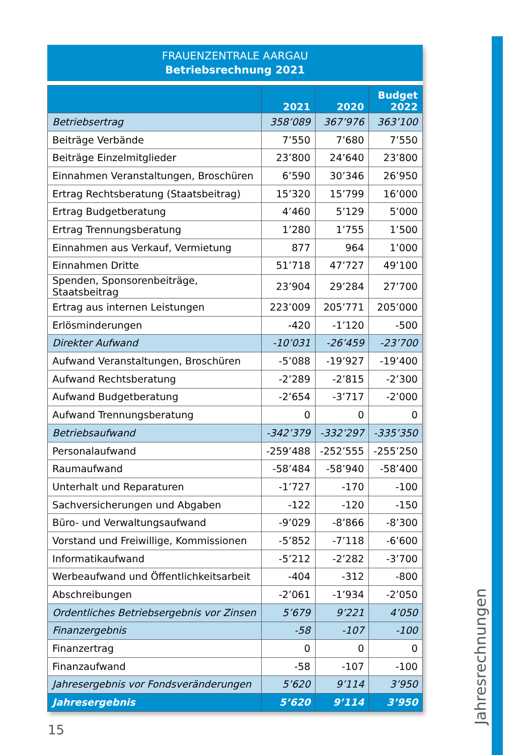FRAUENZENTRALE AARGAU
Betriebsrechnung 2021
| | 2021 | 2020 | Budget 2022 |
| --- | --- | --- | --- |
| Betriebsertrag | 358’089 | 367’976 | 363’100 |
| Beiträge Verbände | 7’550 | 7’680 | 7’550 |
| Beiträge Einzelmitglieder | 23’800 | 24’640 | 23’800 |
| Einnahmen Veranstaltungen, Broschüren | 6’590 | 30’346 | 26’950 |
| Ertrag Rechtsberatung (Staatsbeitrag) | 15’320 | 15’799 | 16’000 |
| Ertrag Budgetberatung | 4’460 | 5’129 | 5’000 |
| Ertrag Trennungsberatung | 1’280 | 1’755 | 1’500 |
| Einnahmen aus Verkauf, Vermietung | 877 | 964 | 1’000 |
| Einnahmen Dritte | 51’718 | 47’727 | 49’100 |
| Spenden, Sponsorenbeiträge, Staatsbeitrag | 23’904 | 29’284 | 27’700 |
| Ertrag aus internen Leistungen | 223’009 | 205’771 | 205’000 |
| Erlösminderungen | -420 | -1’120 | -500 |
| Direkter Aufwand | -10’031 | -26’459 | -23’700 |
| Aufwand Veranstaltungen, Broschüren | -5’088 | -19’927 | -19’400 |
| Aufwand Rechtsberatung | -2’289 | -2’815 | -2’300 |
| Aufwand Budgetberatung | -2’654 | -3’717 | -2’000 |
| Aufwand Trennungsberatung | 0 | 0 | 0 |
| Betriebsaufwand | -342’379 | -332’297 | -335’350 |
| Personalaufwand | -259’488 | -252’555 | -255’250 |
| Raumaufwand | -58’484 | -58’940 | -58’400 |
| Unterhalt und Reparaturen | -1’727 | -170 | -100 |
| Sachversicherungen und Abgaben | -122 | -120 | -150 |
| Büro- und Verwaltungsaufwand | -9’029 | -8’866 | -8’300 |
| Vorstand und Freiwillige, Kommissionen | -5’852 | -7’118 | -6’600 |
| Informatikaufwand | -5’212 | -2’282 | -3’700 |
| Werbeaufwand und Öffentlichkeitsarbeit | -404 | -312 | -800 |
| Abschreibungen | -2’061 | -1’934 | -2’050 |
| Ordentliches Betriebsergebnis vor Zinsen | 5’679 | 9’221 | 4’050 |
| Finanzergebnis | -58 | -107 | -100 |
| Finanzertrag | 0 | 0 | 0 |
| Finanzaufwand | -58 | -107 | -100 |
| Jahresergebnis vor Fondsveränderungen | 5’620 | 9’114 | 3’950 |
| Jahresergebnis | 5’620 | 9’114 | 3’950 |
Jahresrechnungen
15